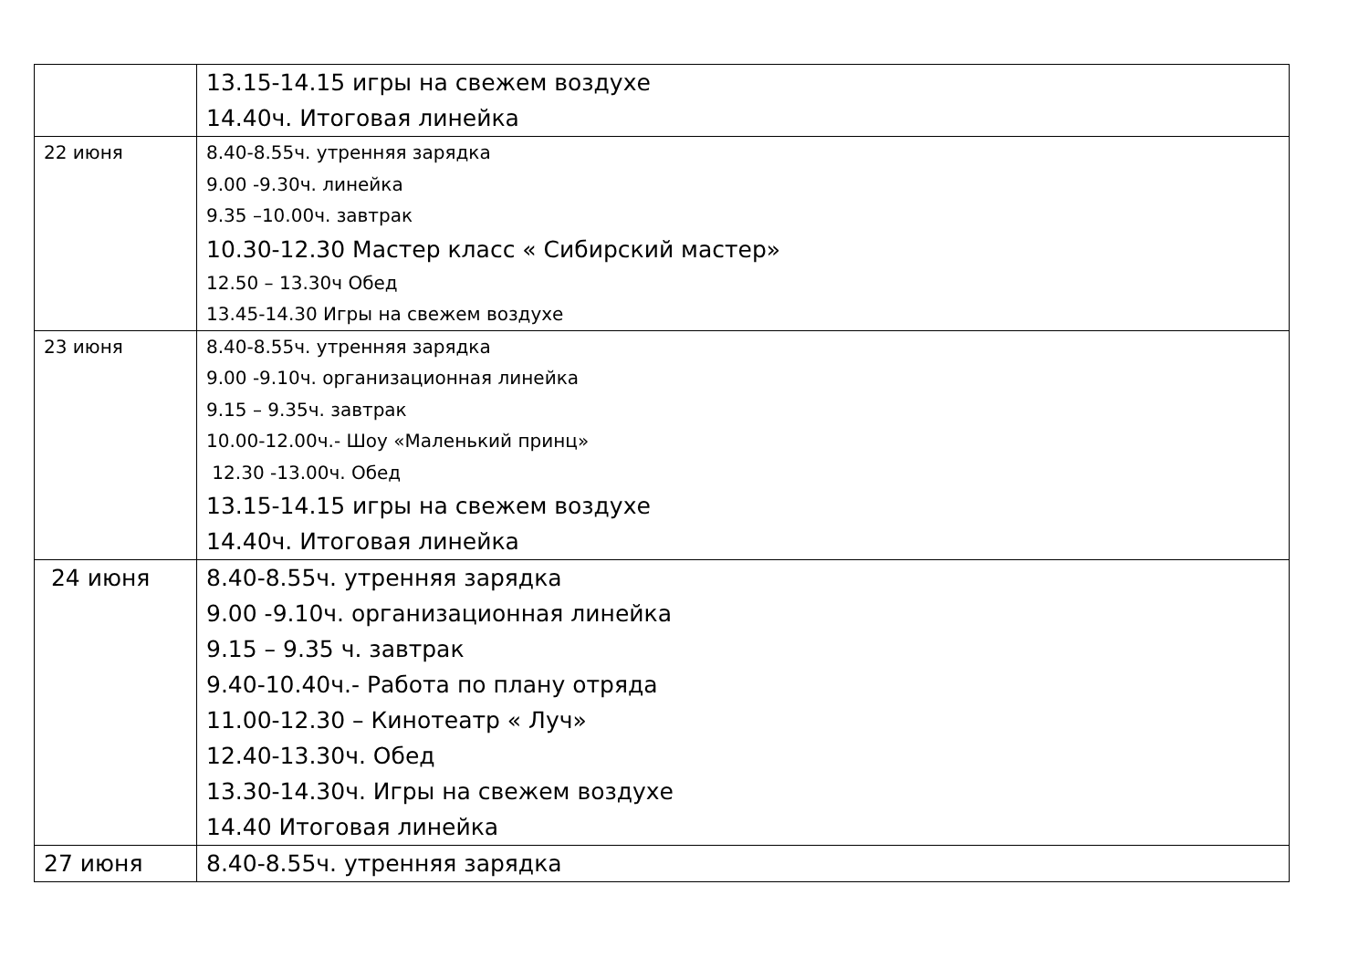| | 13.15-14.15 игры на свежем воздухе 14.40ч. Итоговая линейка |
| 22 июня | 8.40-8.55ч. утренняя зарядка 9.00 -9.30ч. линейка 9.35 –10.00ч. завтрак 10.30-12.30 Мастер класс « Сибирский мастер» 12.50 – 13.30ч Обед 13.45-14.30 Игры на свежем воздухе |
| 23 июня | 8.40-8.55ч. утренняя зарядка 9.00 -9.10ч. организационная линейка 9.15 – 9.35ч. завтрак 10.00-12.00ч.- Шоу «Маленький принц» 12.30 -13.00ч. Обед 13.15-14.15 игры на свежем воздухе 14.40ч. Итоговая линейка |
| 24 июня | 8.40-8.55ч. утренняя зарядка 9.00 -9.10ч. организационная линейка 9.15 – 9.35 ч. завтрак 9.40-10.40ч.- Работа по плану отряда 11.00-12.30 – Кинотеатр « Луч» 12.40-13.30ч. Обед 13.30-14.30ч. Игры на свежем воздухе 14.40 Итоговая линейка |
| 27 июня | 8.40-8.55ч. утренняя зарядка |